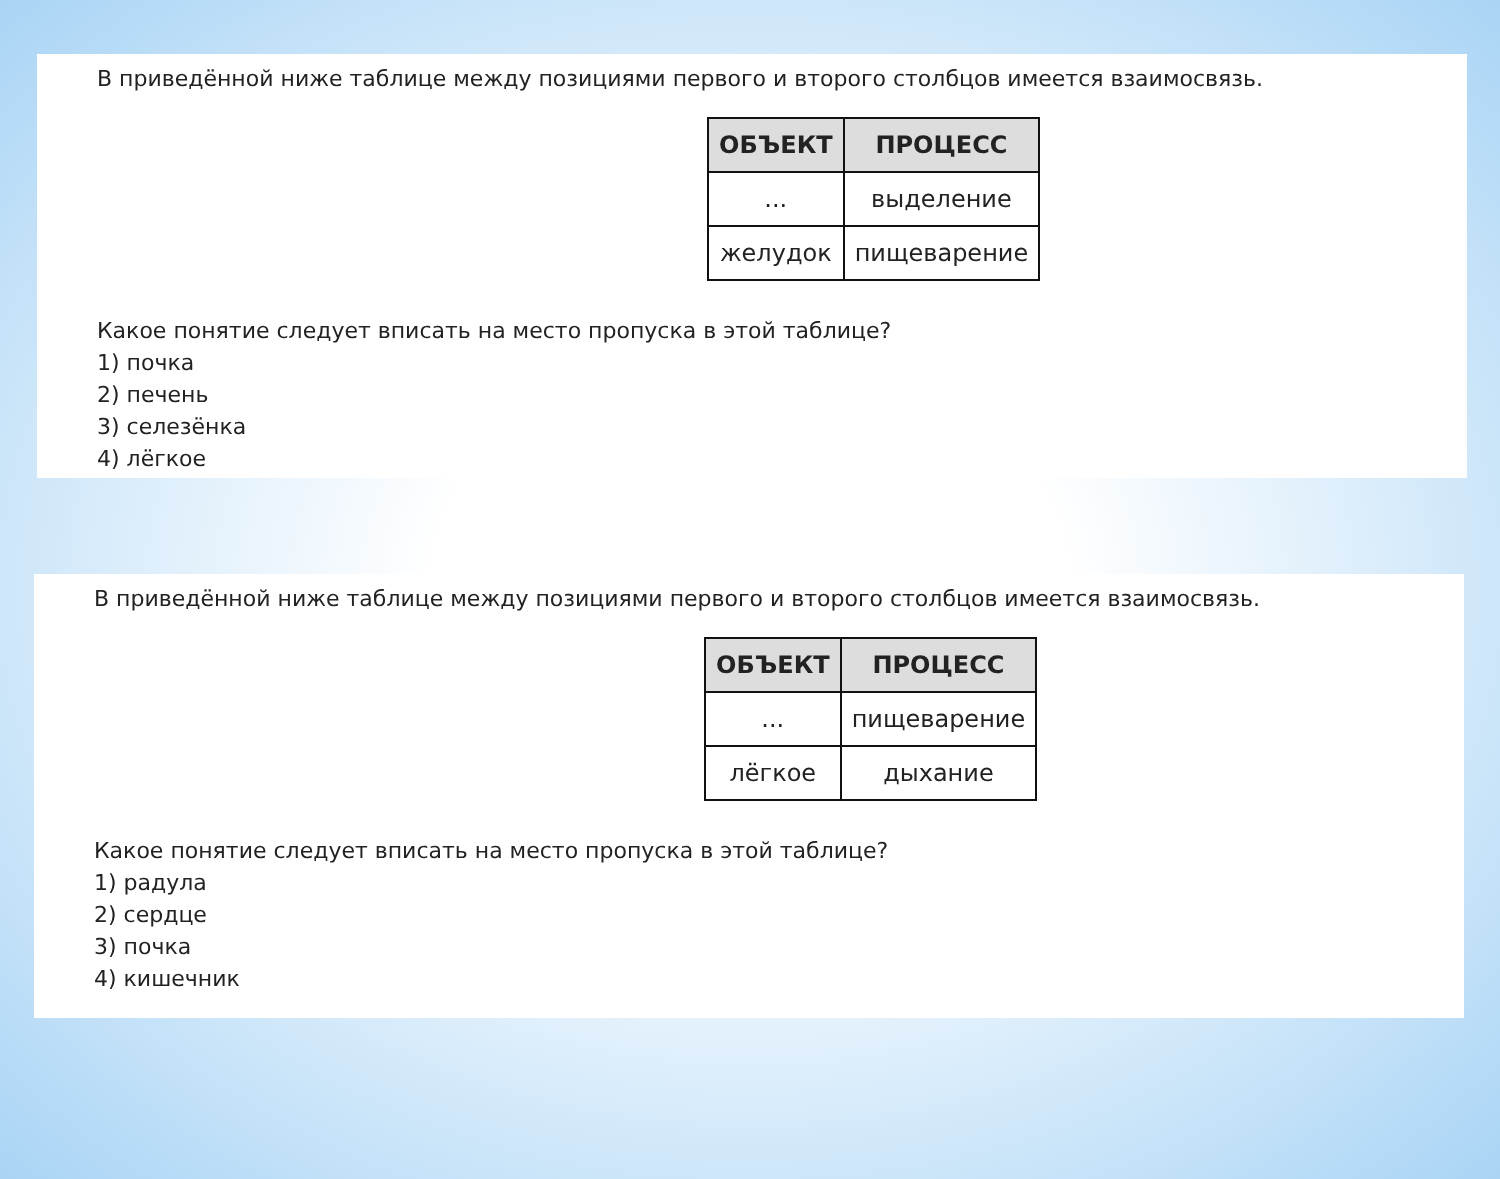В приведённой ниже таблице между позициями первого и второго столбцов имеется взаимосвязь.
| ОБЪЕКТ | ПРОЦЕСС |
| --- | --- |
| ... | выделение |
| желудок | пищеварение |
Какое понятие следует вписать на место пропуска в этой таблице?
1) почка
2) печень
3) селезёнка
4) лёгкое
В приведённой ниже таблице между позициями первого и второго столбцов имеется взаимосвязь.
| ОБЪЕКТ | ПРОЦЕСС |
| --- | --- |
| ... | пищеварение |
| лёгкое | дыхание |
Какое понятие следует вписать на место пропуска в этой таблице?
1) радула
2) сердце
3) почка
4) кишечник